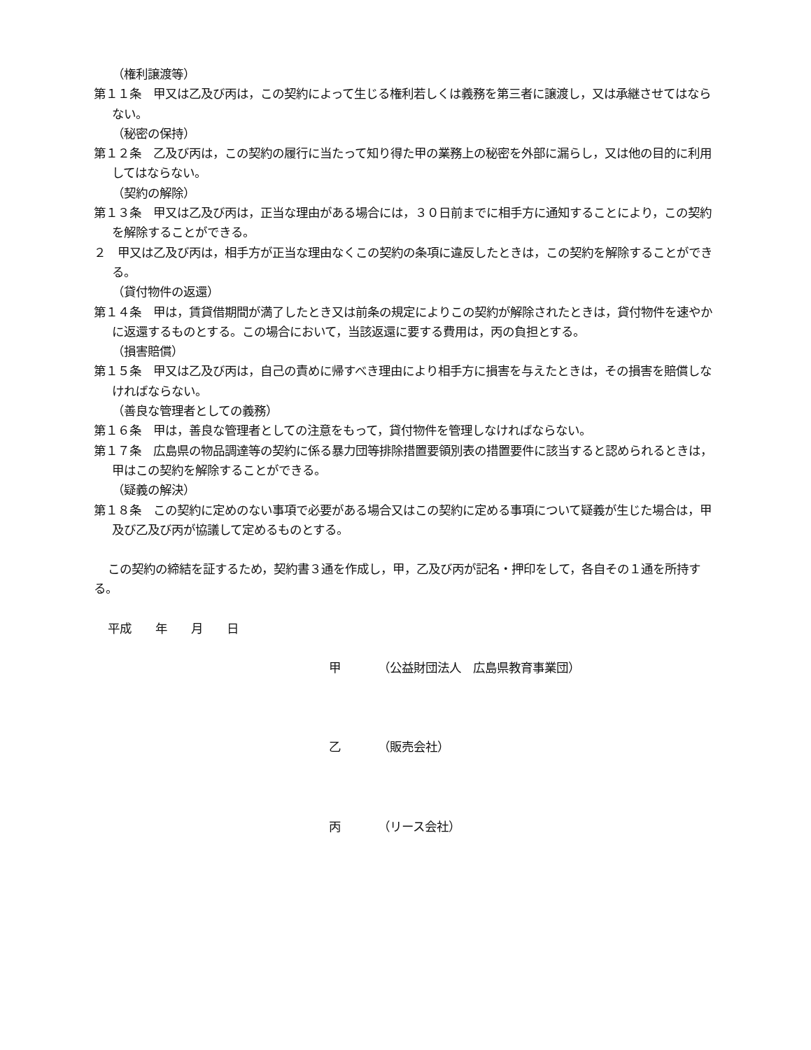（権利譲渡等）
第１１条　甲又は乙及び丙は，この契約によって生じる権利若しくは義務を第三者に譲渡し，又は承継させてはならない。
（秘密の保持）
第１２条　乙及び丙は，この契約の履行に当たって知り得た甲の業務上の秘密を外部に漏らし，又は他の目的に利用してはならない。
（契約の解除）
第１３条　甲又は乙及び丙は，正当な理由がある場合には，３０日前までに相手方に通知することにより，この契約を解除することができる。
２　甲又は乙及び丙は，相手方が正当な理由なくこの契約の条項に違反したときは，この契約を解除することができる。
（貸付物件の返還）
第１４条　甲は，賃貸借期間が満了したとき又は前条の規定によりこの契約が解除されたときは，貸付物件を速やかに返還するものとする。この場合において，当該返還に要する費用は，丙の負担とする。
（損害賠償）
第１５条　甲又は乙及び丙は，自己の責めに帰すべき理由により相手方に損害を与えたときは，その損害を賠償しなければならない。
（善良な管理者としての義務）
第１６条　甲は，善良な管理者としての注意をもって，貸付物件を管理しなければならない。
第１７条　広島県の物品調達等の契約に係る暴力団等排除措置要領別表の措置要件に該当すると認められるときは，甲はこの契約を解除することができる。
（疑義の解決）
第１８条　この契約に定めのない事項で必要がある場合又はこの契約に定める事項について疑義が生じた場合は，甲及び乙及び丙が協議して定めるものとする。
この契約の締結を証するため，契約書３通を作成し，甲，乙及び丙が記名・押印をして，各自その１通を所持する。
平成　　年　　月　　日
甲 （公益財団法人　広島県教育事業団）
乙 （販売会社）
丙 （リース会社）